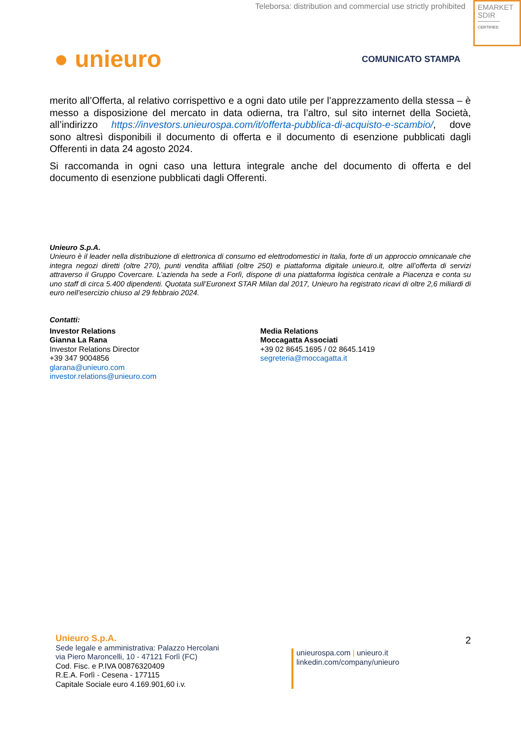Teleborsa: distribution and commercial use strictly prohibited
EMARKET
SDIR
CERTIFIED
● unieuro COMUNICATO STAMPA
merito all’Offerta, al relativo corrispettivo e a ogni dato utile per l’apprezzamento della stessa – è messo a disposizione del mercato in data odierna, tra l’altro, sul sito internet della Società, all’indirizzo https://investors.unieurospa.com/it/offerta-pubblica-di-acquisto-e-scambio/, dove sono altresì disponibili il documento di offerta e il documento di esenzione pubblicati dagli Offerenti in data 24 agosto 2024.
Si raccomanda in ogni caso una lettura integrale anche del documento di offerta e del documento di esenzione pubblicati dagli Offerenti.
Unieuro S.p.A.
Unieuro è il leader nella distribuzione di elettronica di consumo ed elettrodomestici in Italia, forte di un approccio omnicanale che integra negozi diretti (oltre 270), punti vendita affiliati (oltre 250) e piattaforma digitale unieuro.it, oltre all’offerta di servizi attraverso il Gruppo Covercare. L’azienda ha sede a Forlì, dispone di una piattaforma logistica centrale a Piacenza e conta su uno staff di circa 5.400 dipendenti. Quotata sull’Euronext STAR Milan dal 2017, Unieuro ha registrato ricavi di oltre 2,6 miliardi di euro nell’esercizio chiuso al 29 febbraio 2024.
Contatti:
Investor Relations
Gianna La Rana
Investor Relations Director
+39 347 9004856
glarana@unieuro.com
investor.relations@unieuro.com
Media Relations
Moccagatta Associati
+39 02 8645.1695 / 02 8645.1419
segreteria@moccagatta.it
Unieuro S.p.A.
Sede legale e amministrativa: Palazzo Hercolani
via Piero Maroncelli, 10 - 47121 Forlì (FC)
Cod. Fisc. e P.IVA 00876320409
R.E.A. Forlì - Cesena - 177115
Capitale Sociale euro 4.169.901,60 i.v.
unieurospa.com | unieuro.it
linkedin.com/company/unieuro
2